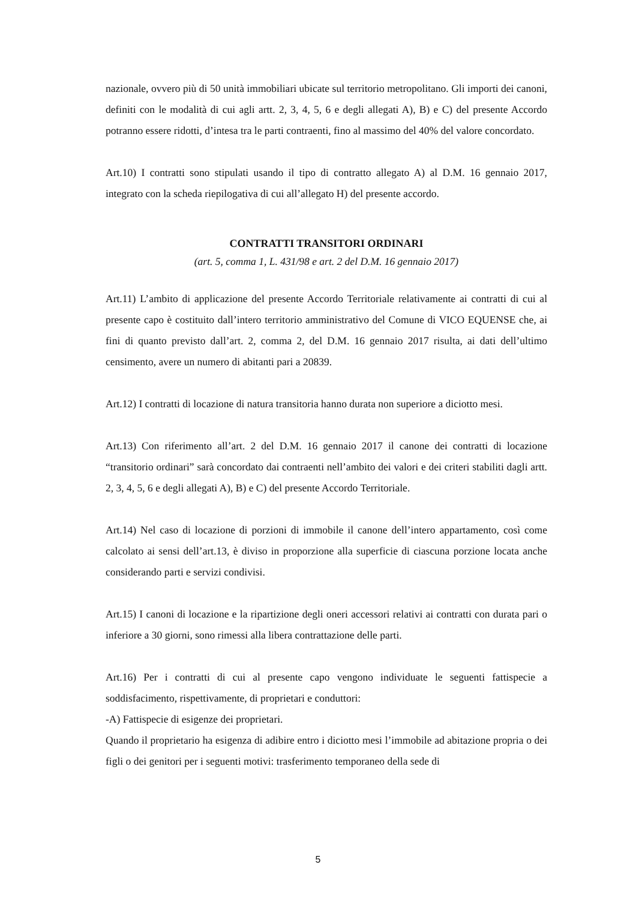nazionale, ovvero più di 50 unità immobiliari ubicate sul territorio metropolitano. Gli importi dei canoni, definiti con le modalità di cui agli artt. 2, 3, 4, 5, 6 e degli allegati A), B) e C) del presente Accordo potranno essere ridotti, d’intesa tra le parti contraenti, fino al massimo del 40% del valore concordato.
Art.10) I contratti sono stipulati usando il tipo di contratto allegato A) al D.M. 16 gennaio 2017, integrato con la scheda riepilogativa di cui all’allegato H) del presente accordo.
CONTRATTI TRANSITORI ORDINARI
(art. 5, comma 1, L. 431/98 e art. 2 del D.M. 16 gennaio 2017)
Art.11) L’ambito di applicazione del presente Accordo Territoriale relativamente ai contratti di cui al presente capo è costituito dall’intero territorio amministrativo del Comune di VICO EQUENSE che, ai fini di quanto previsto dall’art. 2, comma 2, del D.M. 16 gennaio 2017 risulta, ai dati dell’ultimo censimento, avere un numero di abitanti pari a 20839.
Art.12) I contratti di locazione di natura transitoria hanno durata non superiore a diciotto mesi.
Art.13) Con riferimento all’art. 2 del D.M. 16 gennaio 2017 il canone dei contratti di locazione “transitorio ordinari” sarà concordato dai contraenti nell’ambito dei valori e dei criteri stabiliti dagli artt. 2, 3, 4, 5, 6 e degli allegati A), B) e C) del presente Accordo Territoriale.
Art.14) Nel caso di locazione di porzioni di immobile il canone dell’intero appartamento, così come calcolato ai sensi dell’art.13, è diviso in proporzione alla superficie di ciascuna porzione locata anche considerando parti e servizi condivisi.
Art.15) I canoni di locazione e la ripartizione degli oneri accessori relativi ai contratti con durata pari o inferiore a 30 giorni, sono rimessi alla libera contrattazione delle parti.
Art.16) Per i contratti di cui al presente capo vengono individuate le seguenti fattispecie a soddisfacimento, rispettivamente, di proprietari e conduttori:
-A) Fattispecie di esigenze dei proprietari.
Quando il proprietario ha esigenza di adibire entro i diciotto mesi l’immobile ad abitazione propria o dei figli o dei genitori per i seguenti motivi: trasferimento temporaneo della sede di
5